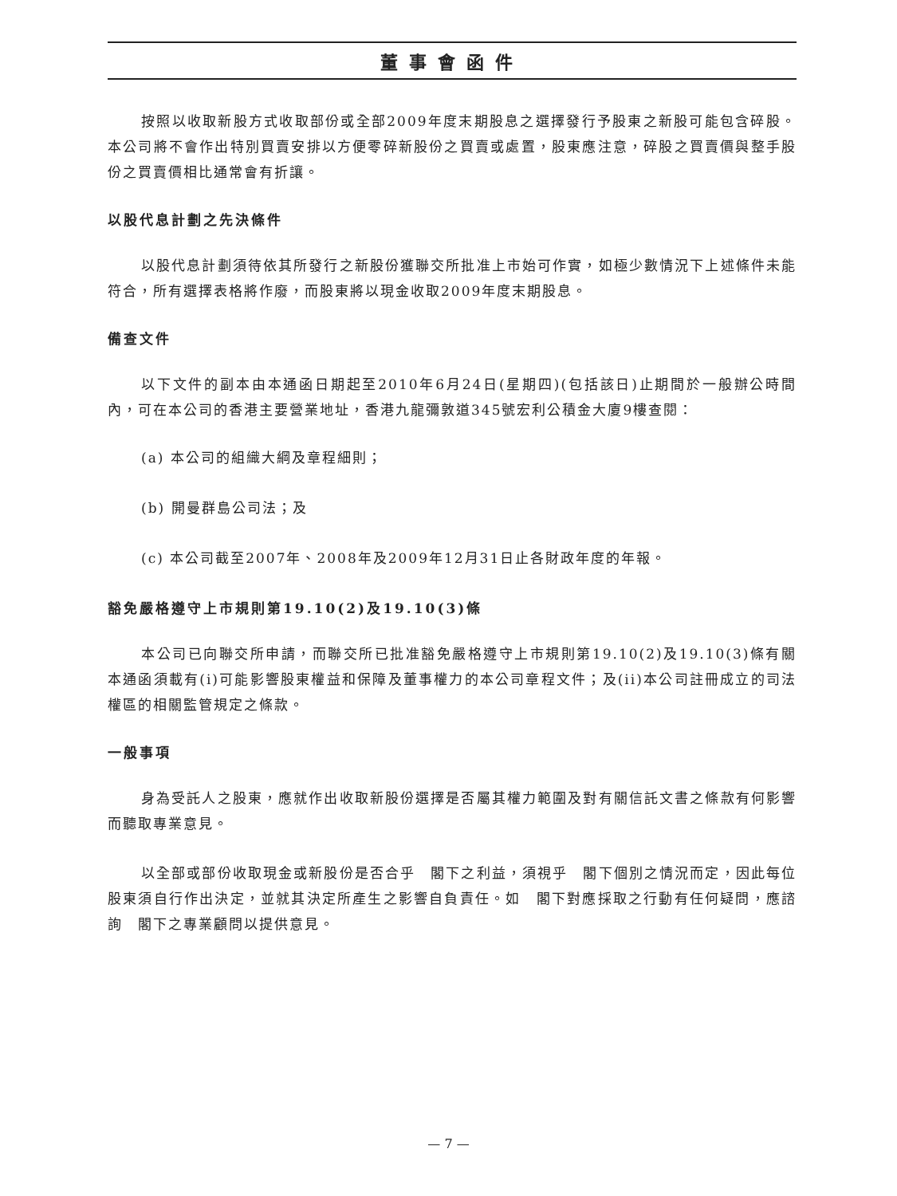董事會函件
按照以收取新股方式收取部份或全部2009年度末期股息之選擇發行予股東之新股可能包含碎股。本公司將不會作出特別買賣安排以方便零碎新股份之買賣或處置，股東應注意，碎股之買賣價與整手股份之買賣價相比通常會有折讓。
以股代息計劃之先決條件
以股代息計劃須待依其所發行之新股份獲聯交所批准上市始可作實，如極少數情況下上述條件未能符合，所有選擇表格將作廢，而股東將以現金收取2009年度末期股息。
備查文件
以下文件的副本由本通函日期起至2010年6月24日(星期四)(包括該日)止期間於一般辦公時間內，可在本公司的香港主要營業地址，香港九龍彌敦道345號宏利公積金大廈9樓查閱：
(a) 本公司的組織大綱及章程細則；
(b) 開曼群島公司法；及
(c) 本公司截至2007年、2008年及2009年12月31日止各財政年度的年報。
豁免嚴格遵守上市規則第19.10(2)及19.10(3)條
本公司已向聯交所申請，而聯交所已批准豁免嚴格遵守上市規則第19.10(2)及19.10(3)條有關本通函須載有(i)可能影響股東權益和保障及董事權力的本公司章程文件；及(ii)本公司註冊成立的司法權區的相關監管規定之條款。
一般事項
身為受託人之股東，應就作出收取新股份選擇是否屬其權力範圍及對有關信託文書之條款有何影響而聽取專業意見。
以全部或部份收取現金或新股份是否合乎　閣下之利益，須視乎　閣下個別之情況而定，因此每位股東須自行作出決定，並就其決定所產生之影響自負責任。如　閣下對應採取之行動有任何疑問，應諮詢　閣下之專業顧問以提供意見。
— 7 —